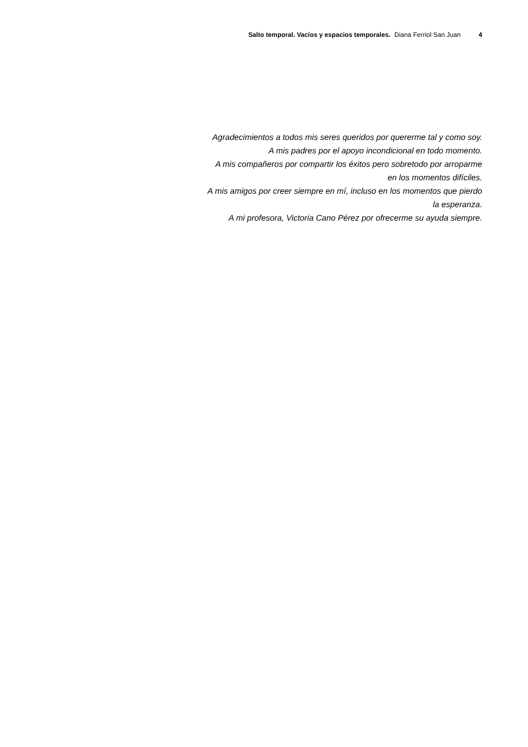Salto temporal. Vacíos y espacios temporales. Diana Ferriol San Juan 4
Agradecimientos a todos mis seres queridos por quererme tal y como soy.
A mis padres por el apoyo incondicional en todo momento.
A mis compañeros por compartir los éxitos pero sobretodo por arroparme
en los momentos difíciles.
A mis amigos por creer siempre en mí, incluso en los momentos que pierdo
la esperanza.
A mi profesora, Victoria Cano Pérez por ofrecerme su ayuda siempre.